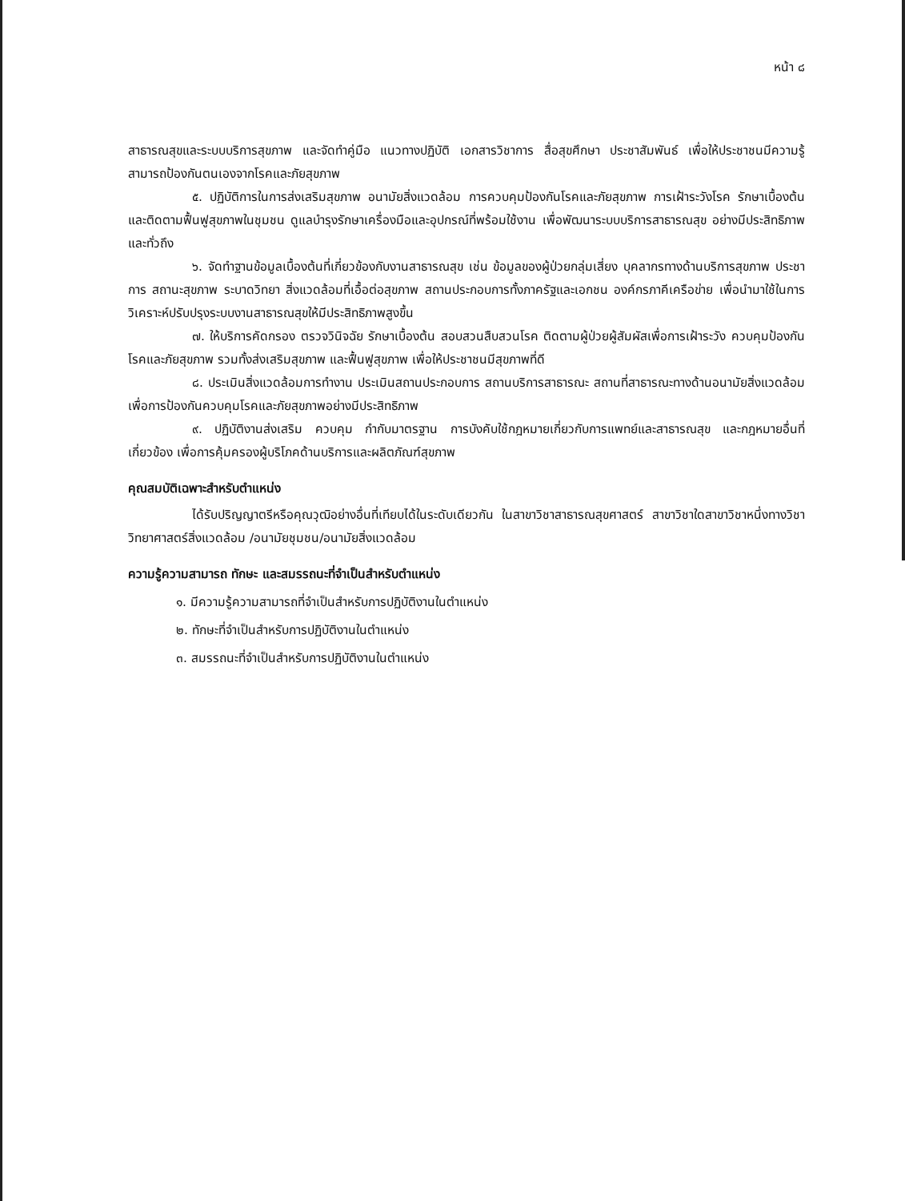หน้า ๘
สาธารณสุขและระบบบริการสุขภาพ และจัดทำคู่มือ แนวทางปฏิบัติ เอกสารวิชาการ สื่อสุขศึกษา ประชาสัมพันธ์ เพื่อให้ประชาชนมีความรู้ สามารถป้องกันตนเองจากโรคและภัยสุขภาพ
๕. ปฏิบัติการในการส่งเสริมสุขภาพ อนามัยสิ่งแวดล้อม การควบคุมป้องกันโรคและภัยสุขภาพ การเฝ้าระวังโรค รักษาเบื้องต้น และติดตามฟื้นฟูสุขภาพในชุมชน ดูแลบำรุงรักษาเครื่องมือและอุปกรณ์ที่พร้อมใช้งาน เพื่อพัฒนาระบบบริการสาธารณสุข อย่างมีประสิทธิภาพและทั่วถึง
๖. จัดทำฐานข้อมูลเบื้องต้นที่เกี่ยวข้องกับงานสาธารณสุข เช่น ข้อมูลของผู้ป่วยกลุ่มเสี่ยง บุคลากรทางด้านบริการสุขภาพ ประชาการ สถานะสุขภาพ ระบาดวิทยา สิ่งแวดล้อมที่เอื้อต่อสุขภาพ สถานประกอบการทั้งภาครัฐและเอกชน องค์กรภาคีเครือข่าย เพื่อนำมาใช้ในการวิเคราะห์ปรับปรุงระบบงานสาธารณสุขให้มีประสิทธิภาพสูงขึ้น
๗. ให้บริการคัดกรอง ตรวจวินิจฉัย รักษาเบื้องต้น สอบสวนสืบสวนโรค ติดตามผู้ป่วยผู้สัมผัสเพื่อการเฝ้าระวัง ควบคุมป้องกันโรคและภัยสุขภาพ รวมทั้งส่งเสริมสุขภาพ และฟื้นฟูสุขภาพ เพื่อให้ประชาชนมีสุขภาพที่ดี
๘. ประเมินสิ่งแวดล้อมการทำงาน ประเมินสถานประกอบการ สถานบริการสาธารณะ สถานที่สาธารณะทางด้านอนามัยสิ่งแวดล้อม เพื่อการป้องกันควบคุมโรคและภัยสุขภาพอย่างมีประสิทธิภาพ
๙. ปฏิบัติงานส่งเสริม ควบคุม กำกับมาตรฐาน การบังคับใช้กฎหมายเกี่ยวกับการแพทย์และสาธารณสุข และกฎหมายอื่นที่เกี่ยวข้อง เพื่อการคุ้มครองผู้บริโภคด้านบริการและผลิตภัณฑ์สุขภาพ
คุณสมบัติเฉพาะสำหรับตำแหน่ง
ได้รับปริญญาตรีหรือคุณวุฒิอย่างอื่นที่เทียบได้ในระดับเดียวกัน ในสาขาวิชาสาธารณสุขศาสตร์ สาขาวิชาใดสาขาวิชาหนึ่งทางวิชาวิทยาศาสตร์สิ่งแวดล้อม /อนามัยชุมชน/อนามัยสิ่งแวดล้อม
ความรู้ความสามารถ ทักษะ และสมรรถนะที่จำเป็นสำหรับตำแหน่ง
๑. มีความรู้ความสามารถที่จำเป็นสำหรับการปฏิบัติงานในตำแหน่ง
๒. ทักษะที่จำเป็นสำหรับการปฏิบัติงานในตำแหน่ง
๓. สมรรถนะที่จำเป็นสำหรับการปฏิบัติงานในตำแหน่ง